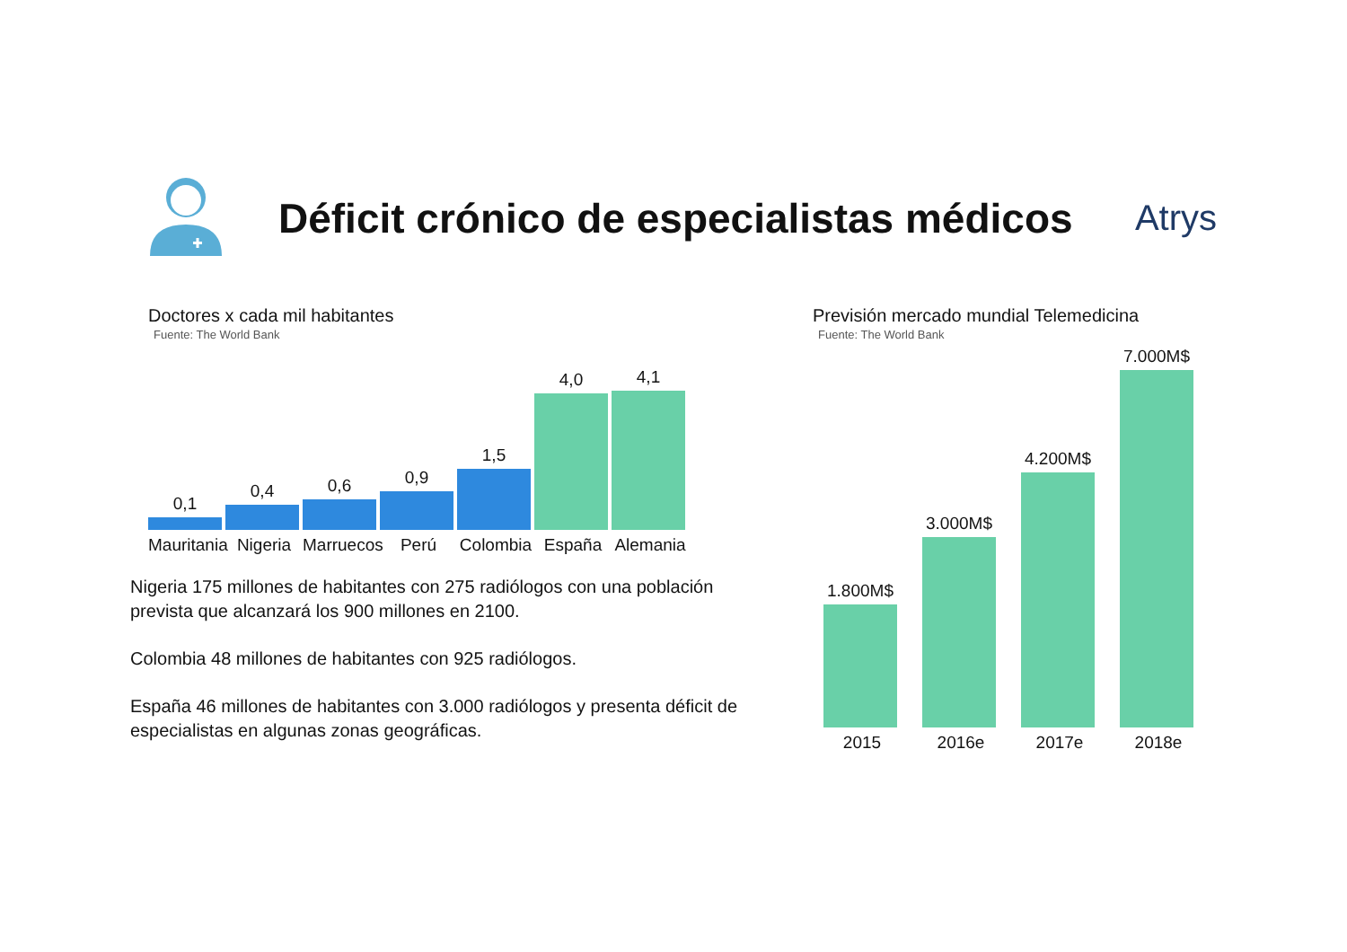Déficit crónico de especialistas médicos
Atrys
Doctores x cada mil habitantes
Fuente: The World Bank
0,1
0,4
0,6
0,9
1,5
4,0
4,1
Mauritania Nigeria Marruecos Perú Colombia España Alemania
Nigeria 175 millones de habitantes con 275 radiólogos con una población prevista que alcanzará los 900 millones en 2100.
Colombia 48 millones de habitantes con 925 radiólogos.
España 46 millones de habitantes con 3.000 radiólogos y presenta déficit de especialistas en algunas zonas geográficas.
Previsión mercado mundial Telemedicina
Fuente: The World Bank
1.800M$
3.000M$
4.200M$
7.000M$
2015 2016e 2017e 2018e